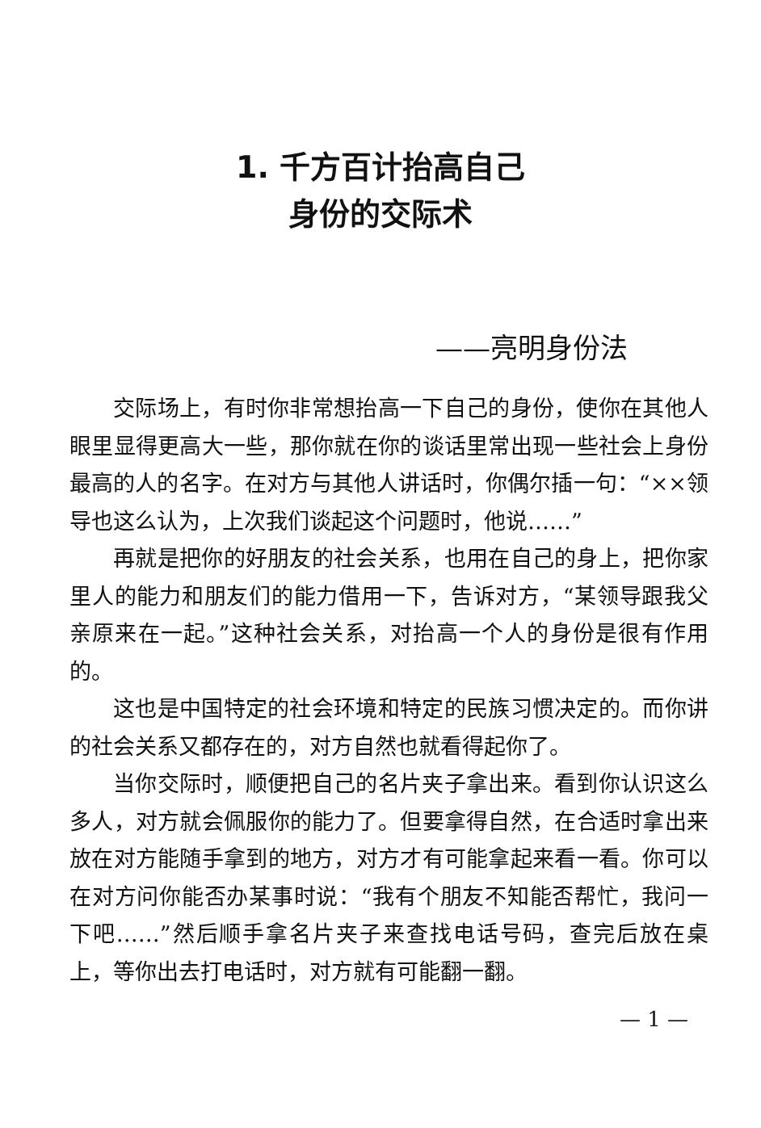1. 千方百计抬高自己
身份的交际术
——亮明身份法
交际场上，有时你非常想抬高一下自己的身份，使你在其他人眼里显得更高大一些，那你就在你的谈话里常出现一些社会上身份最高的人的名字。在对方与其他人讲话时，你偶尔插一句：“××领导也这么认为，上次我们谈起这个问题时，他说……”
再就是把你的好朋友的社会关系，也用在自己的身上，把你家里人的能力和朋友们的能力借用一下，告诉对方，“某领导跟我父亲原来在一起。”这种社会关系，对抬高一个人的身份是很有作用的。
这也是中国特定的社会环境和特定的民族习惯决定的。而你讲的社会关系又都存在的，对方自然也就看得起你了。
当你交际时，顺便把自己的名片夹子拿出来。看到你认识这么多人，对方就会佩服你的能力了。但要拿得自然，在合适时拿出来放在对方能随手拿到的地方，对方才有可能拿起来看一看。你可以在对方问你能否办某事时说：“我有个朋友不知能否帮忙，我问一下吧……”然后顺手拿名片夹子来查找电话号码，查完后放在桌上，等你出去打电话时，对方就有可能翻一翻。
— 1 —